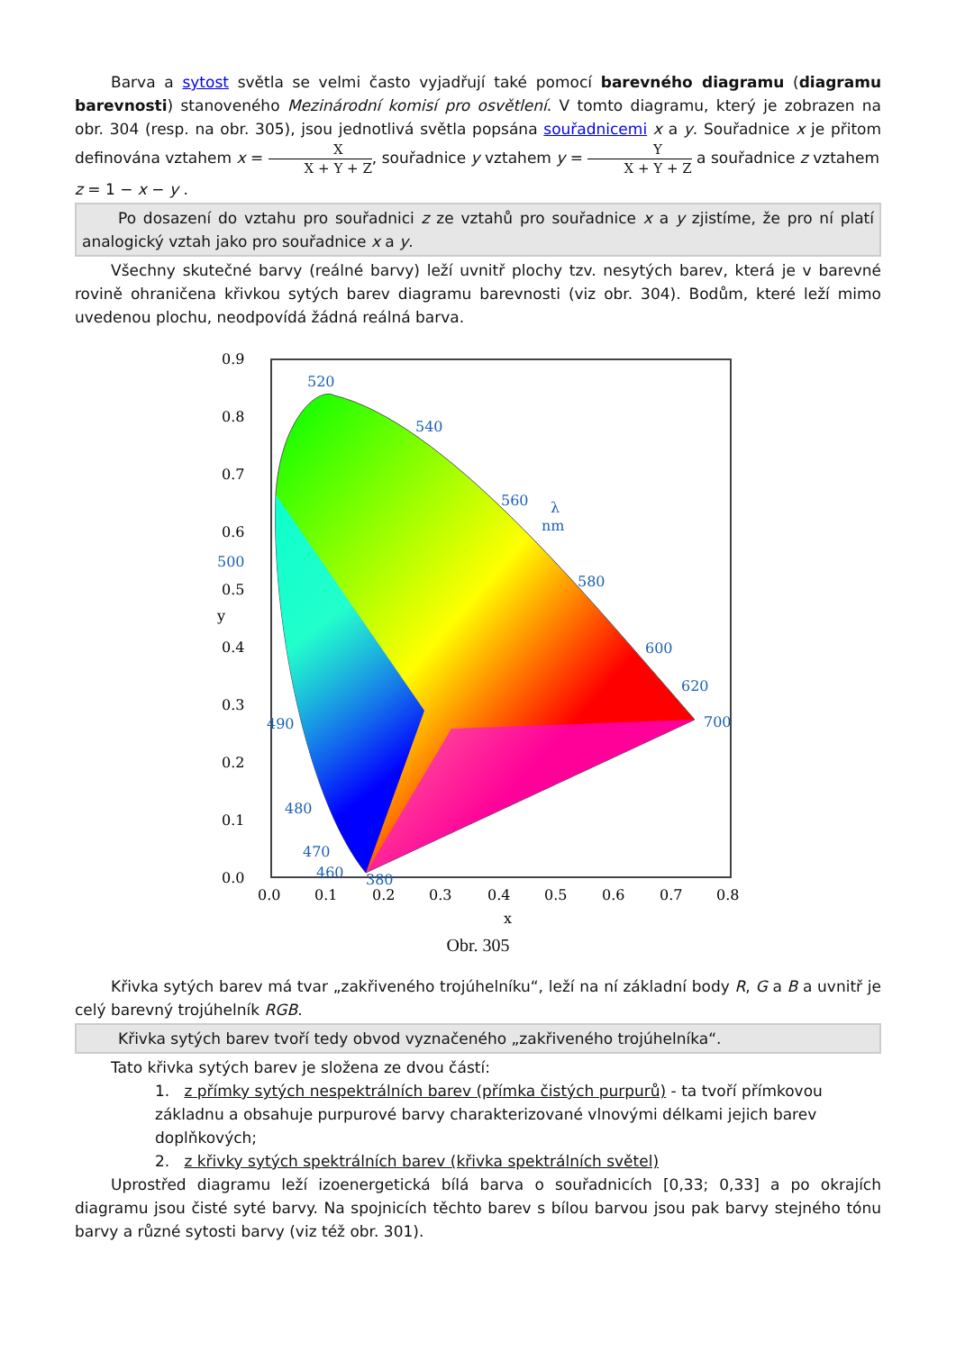Barva a sytost světla se velmi často vyjadřují také pomocí barevného diagramu (diagramu barevnosti) stanoveného Mezinárodní komisí pro osvětlení. V tomto diagramu, který je zobrazen na obr. 304 (resp. na obr. 305), jsou jednotlivá světla popsána souřadnicemi x a y. Souřadnice x je přitom definována vztahem x = X X + Y + Z, souřadnice y vztahem y = Y X + Y + Z a souřadnice z vztahem
z = 1 − x − y .
Po dosazení do vztahu pro souřadnici z ze vztahů pro souřadnice x a y zjistíme, že pro ní platí analogický vztah jako pro souřadnice x a y.
Všechny skutečné barvy (reálné barvy) leží uvnitř plochy tzv. nesytých barev, která je v barevné rovině ohraničena křivkou sytých barev diagramu barevnosti (viz obr. 304). Bodům, které leží mimo uvedenou plochu, neodpovídá žádná reálná barva.
0.9
0.8
0.7
0.6
0.5
0.4
0.3
0.2
0.1
0.0
0.0
0.1
0.2
0.3
0.4
0.5
0.6
0.7
0.8
x
y
520
540
560
580
600
620
700
500
490
480
470
460
380
λ
nm
Obr. 305
Křivka sytých barev má tvar „zakřiveného trojúhelníku“, leží na ní základní body R, G a B a uvnitř je celý barevný trojúhelník RGB.
Křivka sytých barev tvoří tedy obvod vyznačeného „zakřiveného trojúhelníka“.
Tato křivka sytých barev je složena ze dvou částí:
1. z přímky sytých nespektrálních barev (přímka čistých purpurů) - ta tvoří přímkovou základnu a obsahuje purpurové barvy charakterizované vlnovými délkami jejich barev doplňkových;
2. z křivky sytých spektrálních barev (křivka spektrálních světel)
Uprostřed diagramu leží izoenergetická bílá barva o souřadnicích [0,33; 0,33] a po okrajích diagramu jsou čisté syté barvy. Na spojnicích těchto barev s bílou barvou jsou pak barvy stejného tónu barvy a různé sytosti barvy (viz též obr. 301).